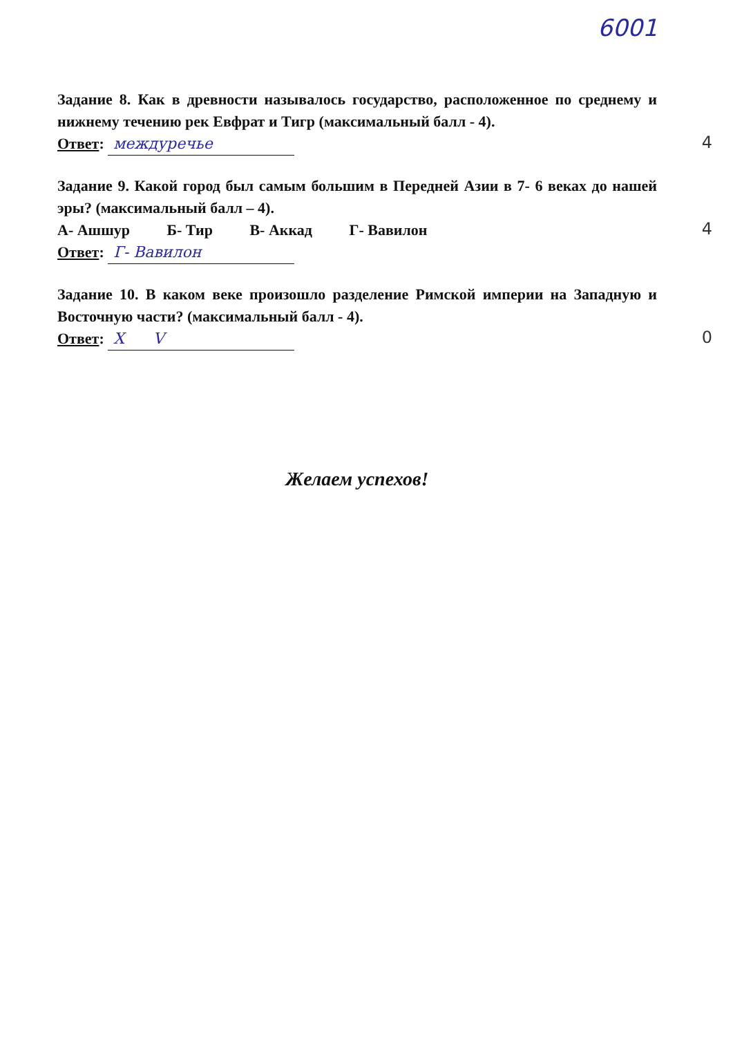6001
Задание 8. Как в древности называлось государство, расположенное по среднему и нижнему течению рек Евфрат и Тигр (максимальный балл - 4).
Ответ: междуречье
4
Задание 9. Какой город был самым большим в Передней Азии в 7- 6 веках до нашей эры? (максимальный балл – 4).
А- Ашшур Б- Тир В- Аккад Г- Вавилон
4
Ответ: Г- Вавилон
Задание 10. В каком веке произошло разделение Римской империи на Западную и Восточную части? (максимальный балл - 4).
Ответ: X V
0
Желаем успехов!